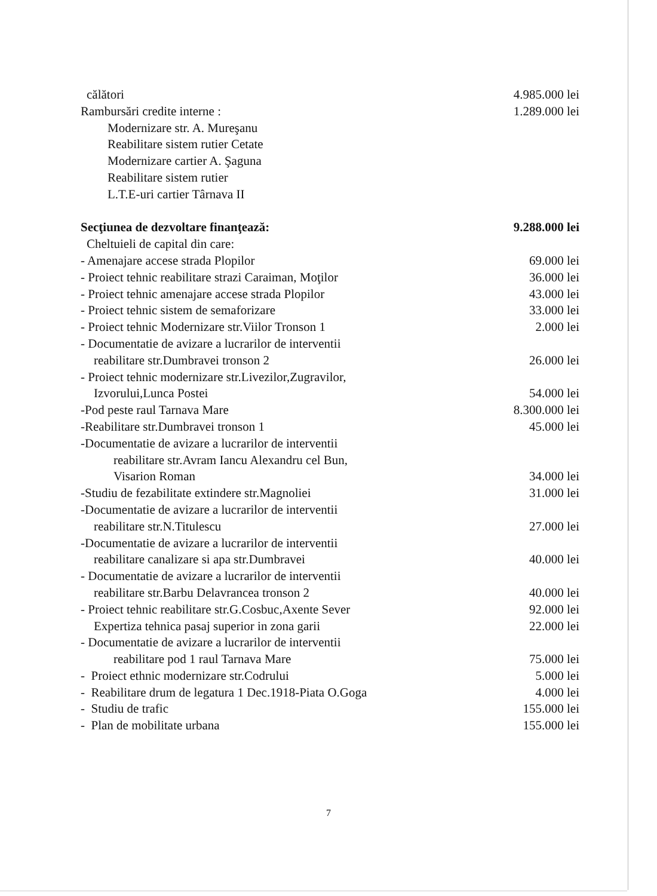| călători | 4.985.000 lei |
| Rambursări credite interne : | 1.289.000 lei |
| Modernizare str. A. Mureşanu | |
| Reabilitare sistem rutier Cetate | |
| Modernizare cartier A. Şaguna | |
| Reabilitare sistem rutier | |
| L.T.E-uri cartier Târnava II | |
| Secţiunea de dezvoltare finanţează: | 9.288.000 lei |
| Cheltuieli de capital din care: | |
| - Amenajare accese strada Plopilor | 69.000 lei |
| - Proiect tehnic reabilitare strazi Caraiman, Moţilor | 36.000 lei |
| - Proiect tehnic amenajare accese strada Plopilor | 43.000 lei |
| - Proiect tehnic sistem de semaforizare | 33.000 lei |
| - Proiect tehnic Modernizare str.Viilor Tronson 1 | 2.000 lei |
| - Documentatie de avizare a lucrarilor de interventii | |
| reabilitare str.Dumbravei tronson 2 | 26.000 lei |
| - Proiect tehnic modernizare str.Livezilor,Zugravilor, | |
| Izvorului,Lunca Postei | 54.000 lei |
| -Pod peste raul Tarnava Mare | 8.300.000 lei |
| -Reabilitare str.Dumbravei tronson 1 | 45.000 lei |
| -Documentatie de avizare a lucrarilor de interventii | |
| reabilitare str.Avram Iancu Alexandru cel Bun, | |
| Visarion Roman | 34.000 lei |
| -Studiu de fezabilitate extindere str.Magnoliei | 31.000 lei |
| -Documentatie de avizare a lucrarilor de interventii | |
| reabilitare str.N.Titulescu | 27.000 lei |
| -Documentatie de avizare a lucrarilor de interventii | |
| reabilitare canalizare si apa str.Dumbravei | 40.000 lei |
| - Documentatie de avizare a lucrarilor de interventii | |
| reabilitare str.Barbu Delavrancea tronson 2 | 40.000 lei |
| - Proiect tehnic reabilitare str.G.Cosbuc,Axente Sever | 92.000 lei |
| Expertiza tehnica pasaj superior in zona garii | 22.000 lei |
| - Documentatie de avizare a lucrarilor de interventii | |
| reabilitare pod 1 raul Tarnava Mare | 75.000 lei |
| - Proiect ethnic modernizare str.Codrului | 5.000 lei |
| - Reabilitare drum de legatura 1 Dec.1918-Piata O.Goga | 4.000 lei |
| - Studiu de trafic | 155.000 lei |
| - Plan de mobilitate urbana | 155.000 lei |
7